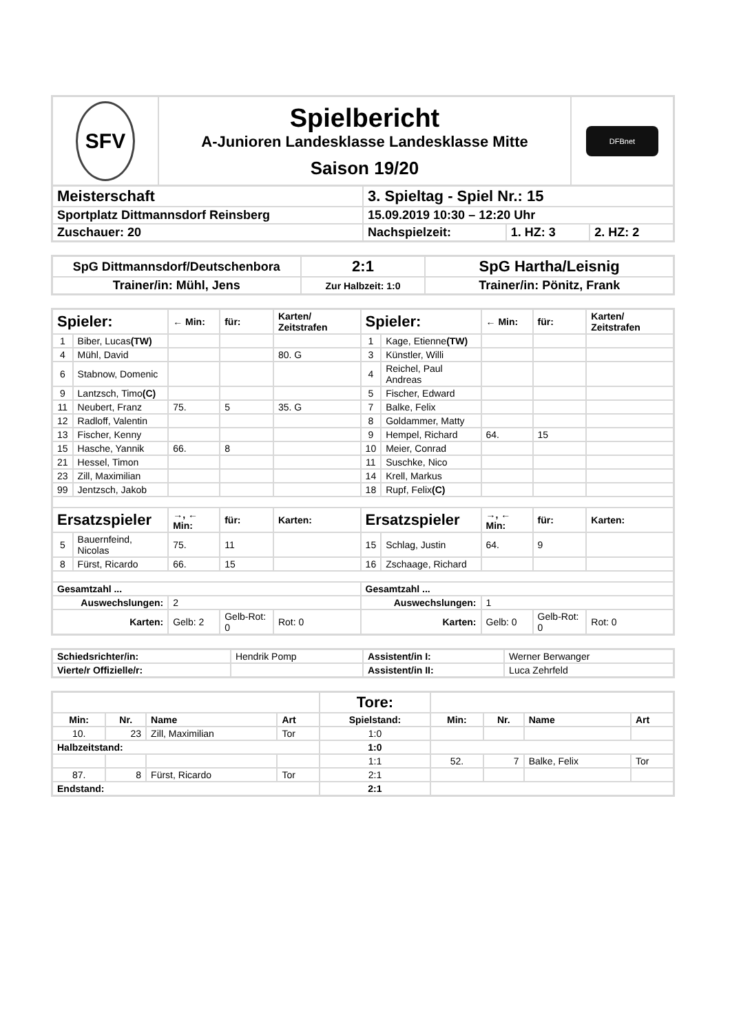| SFV | Spielbericht A-Junioren Landesklasse Landesklasse Mitte Saison 19/20 | DFBnet |
| Meisterschaft | 3. Spieltag - Spiel Nr.: 15 | | |
| Sportplatz Dittmannsdorf Reinsberg | 15.09.2019 10:30 – 12:20 Uhr | | |
| Zuschauer: 20 | Nachspielzeit: | 1. HZ: 3 | 2. HZ: 2 |
| SpG Dittmannsdorf/Deutschenbora | 2:1 | SpG Hartha/Leisnig |
| Trainer/in: Mühl, Jens | Zur Halbzeit: 1:0 | Trainer/in: Pönitz, Frank |
| Spieler: | | ← Min: | für: | Karten/ Zeitstrafen | Spieler: | | ← Min: | für: | Karten/ Zeitstrafen |
| --- | --- | --- | --- | --- | --- | --- | --- | --- | --- |
| 1 | Biber, Lucas (TW) | | | | 1 | Kage, Etienne (TW) | | | |
| 4 | Mühl, David | | | 80. G | 3 | Künstler, Willi | | | |
| 6 | Stabnow, Domenic | | | | 4 | Reichel, Paul Andreas | | | |
| 9 | Lantzsch, Timo (C) | | | | 5 | Fischer, Edward | | | |
| 11 | Neubert, Franz | 75. | 5 | 35. G | 7 | Balke, Felix | | | |
| 12 | Radloff, Valentin | | | | 8 | Goldammer, Matty | | | |
| 13 | Fischer, Kenny | | | | 9 | Hempel, Richard | 64. | 15 | |
| 15 | Hasche, Yannik | 66. | 8 | | 10 | Meier, Conrad | | | |
| 21 | Hessel, Timon | | | | 11 | Suschke, Nico | | | |
| 23 | Zill, Maximilian | | | | 14 | Krell, Markus | | | |
| 99 | Jentzsch, Jakob | | | | 18 | Rupf, Felix (C) | | | |
| Ersatzspieler | | →, ← Min: | für: | Karten: | Ersatzspieler | | →, ← Min: | für: | Karten: |
| 5 | Bauernfeind, Nicolas | 75. | 11 | | 15 | Schlag, Justin | 64. | 9 | |
| 8 | Fürst, Ricardo | 66. | 15 | | 16 | Zschaage, Richard | | | |
| Gesamtzahl ... | | | | | Gesamtzahl ... | | | | |
| Auswechslungen: | | 2 | | | Auswechslungen: | | 1 | | |
| Karten: | | Gelb: 2 | Gelb-Rot: 0 | Rot: 0 | Karten: | | Gelb: 0 | Gelb-Rot: 0 | Rot: 0 |
| Schiedsrichter/in: | Hendrik Pomp | Assistent/in I: | Werner Berwanger |
| Vierte/r Offizielle/r: | | Assistent/in II: | Luca Zehrfeld |
| | | | | Tore: | | | | |
| Min: | Nr. | Name | Art | Spielstand: | Min: | Nr. | Name | Art |
| 10. | 23 | Zill, Maximilian | Tor | 1:0 | | | | |
| Halbzeitstand: | | | | 1:0 | | | | |
| | | | | 1:1 | 52. | 7 | Balke, Felix | Tor |
| 87. | 8 | Fürst, Ricardo | Tor | 2:1 | | | | |
| Endstand: | | | | 2:1 | | | | |